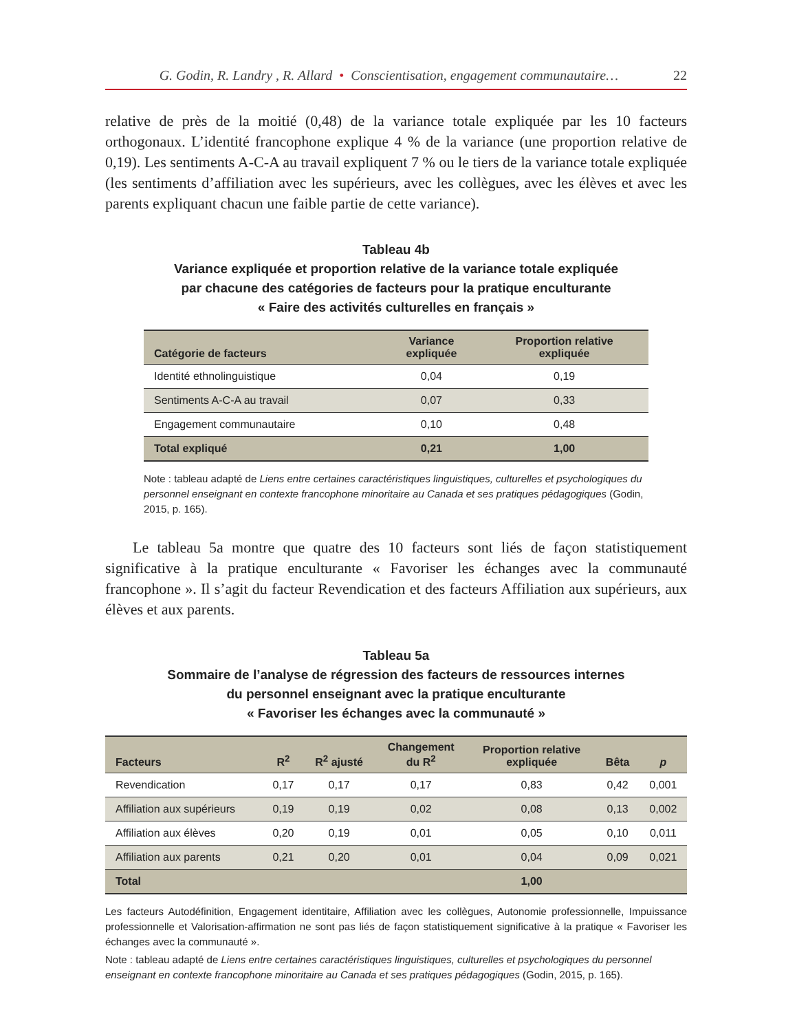G. Godin, R. Landry , R. Allard • Conscientisation, engagement communautaire… 22
relative de près de la moitié (0,48) de la variance totale expliquée par les 10 facteurs orthogonaux. L’identité francophone explique 4 % de la variance (une proportion relative de 0,19). Les sentiments A-C-A au travail expliquent 7 % ou le tiers de la variance totale expliquée (les sentiments d’affiliation avec les supérieurs, avec les collègues, avec les élèves et avec les parents expliquant chacun une faible partie de cette variance).
Tableau 4b
Variance expliquée et proportion relative de la variance totale expliquée
par chacune des catégories de facteurs pour la pratique enculturante
« Faire des activités culturelles en français »
| Catégorie de facteurs | Variance expliquée | Proportion relative expliquée |
| --- | --- | --- |
| Identité ethnolinguistique | 0,04 | 0,19 |
| Sentiments A-C-A au travail | 0,07 | 0,33 |
| Engagement communautaire | 0,10 | 0,48 |
| Total expliqué | 0,21 | 1,00 |
Note : tableau adapté de Liens entre certaines caractéristiques linguistiques, culturelles et psychologiques du personnel enseignant en contexte francophone minoritaire au Canada et ses pratiques pédagogiques (Godin, 2015, p. 165).
Le tableau 5a montre que quatre des 10 facteurs sont liés de façon statistiquement significative à la pratique enculturante « Favoriser les échanges avec la communauté francophone ». Il s’agit du facteur Revendication et des facteurs Affiliation aux supérieurs, aux élèves et aux parents.
Tableau 5a
Sommaire de l’analyse de régression des facteurs de ressources internes
du personnel enseignant avec la pratique enculturante
« Favoriser les échanges avec la communauté »
| Facteurs | R<sup>2</sup> | R<sup>2</sup> ajusté | Changement du R<sup>2</sup> | Proportion relative expliquée | Bêta | p |
| --- | --- | --- | --- | --- | --- | --- |
| Revendication | 0,17 | 0,17 | 0,17 | 0,83 | 0,42 | 0,001 |
| Affiliation aux supérieurs | 0,19 | 0,19 | 0,02 | 0,08 | 0,13 | 0,002 |
| Affiliation aux élèves | 0,20 | 0,19 | 0,01 | 0,05 | 0,10 | 0,011 |
| Affiliation aux parents | 0,21 | 0,20 | 0,01 | 0,04 | 0,09 | 0,021 |
| Total | | | | 1,00 | | |
Les facteurs Autodéfinition, Engagement identitaire, Affiliation avec les collègues, Autonomie professionnelle, Impuissance professionnelle et Valorisation-affirmation ne sont pas liés de façon statistiquement significative à la pratique « Favoriser les échanges avec la communauté ».
Note : tableau adapté de Liens entre certaines caractéristiques linguistiques, culturelles et psychologiques du personnel enseignant en contexte francophone minoritaire au Canada et ses pratiques pédagogiques (Godin, 2015, p. 165).